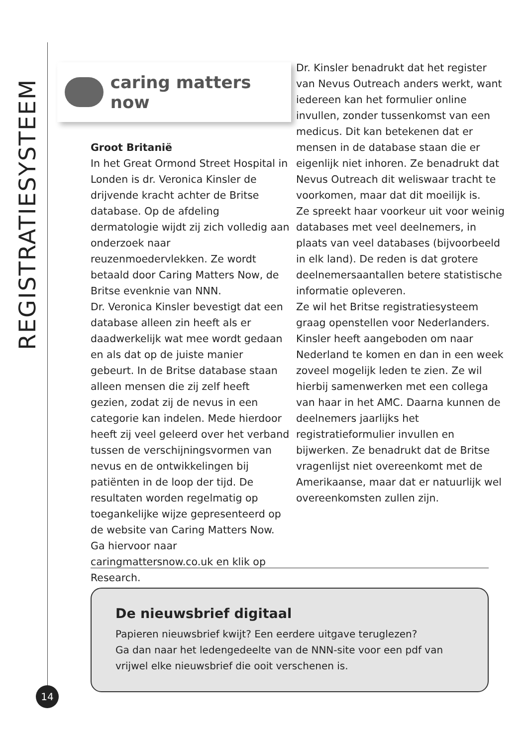REGISTRATIESYSTEEM
caring matters now
Groot Britanië
In het Great Ormond Street Hospital in Londen is dr. Veronica Kinsler de drijvende kracht achter de Britse database. Op de afdeling dermatologie wijdt zij zich volledig aan onderzoek naar reuzenmoedervlekken. Ze wordt betaald door Caring Matters Now, de Britse evenknie van NNN.
Dr. Veronica Kinsler bevestigt dat een database alleen zin heeft als er daadwerkelijk wat mee wordt gedaan en als dat op de juiste manier gebeurt. In de Britse database staan alleen mensen die zij zelf heeft gezien, zodat zij de nevus in een categorie kan indelen. Mede hierdoor heeft zij veel geleerd over het verband tussen de verschijningsvormen van nevus en de ontwikkelingen bij patiënten in de loop der tijd. De resultaten worden regelmatig op toegankelijke wijze gepresenteerd op de website van Caring Matters Now. Ga hiervoor naar caringmattersnow.co.uk en klik op Research.
Dr. Kinsler benadrukt dat het register van Nevus Outreach anders werkt, want iedereen kan het formulier online invullen, zonder tussenkomst van een medicus. Dit kan betekenen dat er mensen in de database staan die er eigenlijk niet inhoren. Ze benadrukt dat Nevus Outreach dit weliswaar tracht te voorkomen, maar dat dit moeilijk is.
Ze spreekt haar voorkeur uit voor weinig databases met veel deelnemers, in plaats van veel databases (bijvoorbeeld in elk land). De reden is dat grotere deelnemersaantallen betere statistische informatie opleveren.
Ze wil het Britse registratiesysteem graag openstellen voor Nederlanders. Kinsler heeft aangeboden om naar Nederland te komen en dan in een week zoveel mogelijk leden te zien. Ze wil hierbij samenwerken met een collega van haar in het AMC. Daarna kunnen de deelnemers jaarlijks het registratieformulier invullen en bijwerken. Ze benadrukt dat de Britse vragenlijst niet overeenkomt met de Amerikaanse, maar dat er natuurlijk wel overeenkomsten zullen zijn.
De nieuwsbrief digitaal
Papieren nieuwsbrief kwijt? Een eerdere uitgave teruglezen?
Ga dan naar het ledengedeelte van de NNN-site voor een pdf van vrijwel elke nieuwsbrief die ooit verschenen is.
14